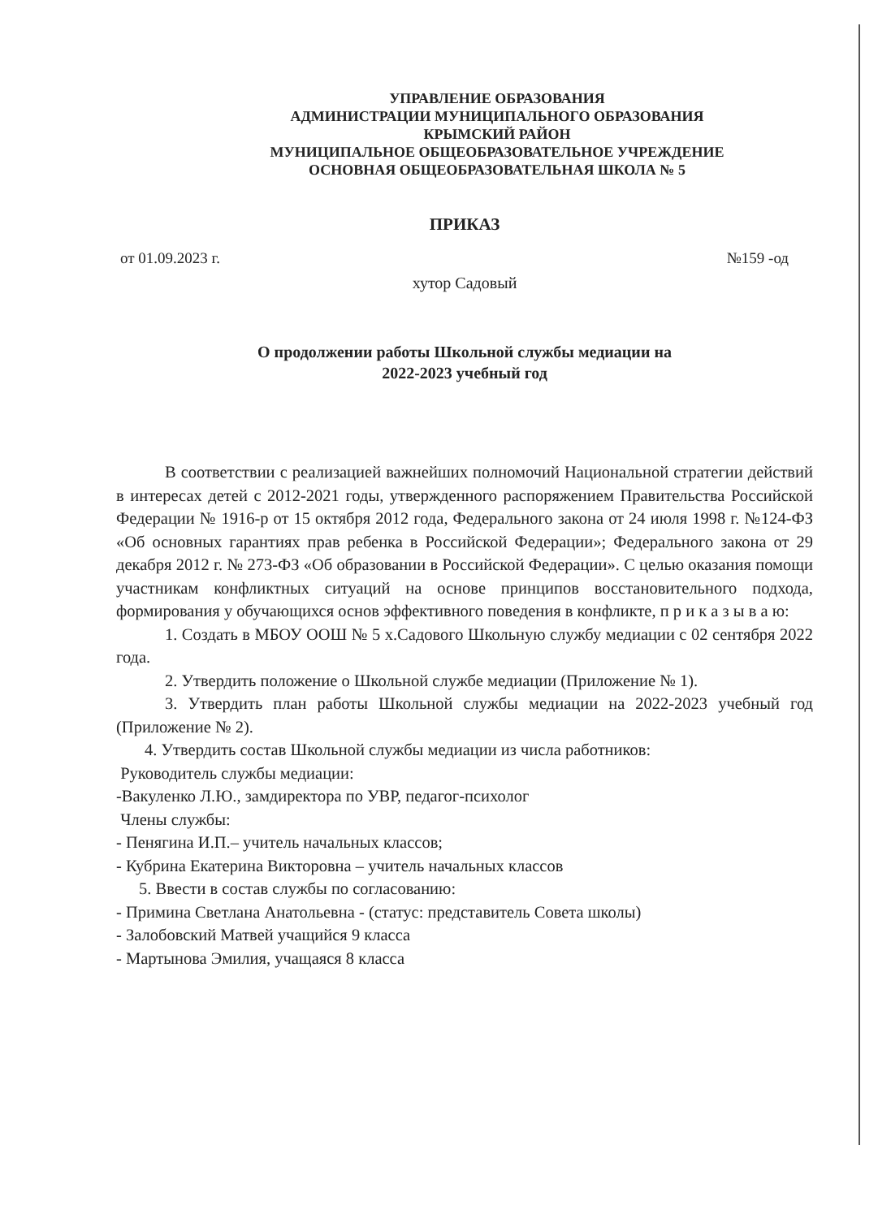УПРАВЛЕНИЕ ОБРАЗОВАНИЯ
АДМИНИСТРАЦИИ МУНИЦИПАЛЬНОГО ОБРАЗОВАНИЯ
КРЫМСКИЙ РАЙОН
МУНИЦИПАЛЬНОЕ ОБЩЕОБРАЗОВАТЕЛЬНОЕ УЧРЕЖДЕНИЕ
ОСНОВНАЯ ОБЩЕОБРАЗОВАТЕЛЬНАЯ ШКОЛА № 5
ПРИКАЗ
от 01.09.2023 г. №159 -од
хутор Садовый
О продолжении работы Школьной службы медиации на
2022-2023 учебный год
В соответствии с реализацией важнейших полномочий Национальной стратегии действий в интересах детей с 2012-2021 годы, утвержденного распоряжением Правительства Российской Федерации № 1916-р от 15 октября 2012 года, Федерального закона от 24 июля 1998 г. №124-ФЗ «Об основных гарантиях прав ребенка в Российской Федерации»; Федерального закона от 29 декабря 2012 г. № 273-ФЗ «Об образовании в Российской Федерации». С целью оказания помощи участникам конфликтных ситуаций на основе принципов восстановительного подхода, формирования у обучающихся основ эффективного поведения в конфликте, п р и к а з ы в а ю:
1. Создать в МБОУ ООШ № 5 х.Садового Школьную службу медиации с 02 сентября 2022 года.
2. Утвердить положение о Школьной службе медиации (Приложение № 1).
3. Утвердить план работы Школьной службы медиации на 2022-2023 учебный год (Приложение № 2).
4. Утвердить состав Школьной службы медиации из числа работников:
Руководитель службы медиации:
-Вакуленко Л.Ю., замдиректора по УВР, педагог-психолог
Члены службы:
- Пенягина И.П.– учитель начальных классов;
- Кубрина Екатерина Викторовна – учитель начальных классов
5. Ввести в состав службы по согласованию:
- Примина Светлана Анатольевна - (статус: представитель Совета школы)
- Залобовский Матвей учащийся 9 класса
- Мартынова Эмилия, учащаяся 8 класса